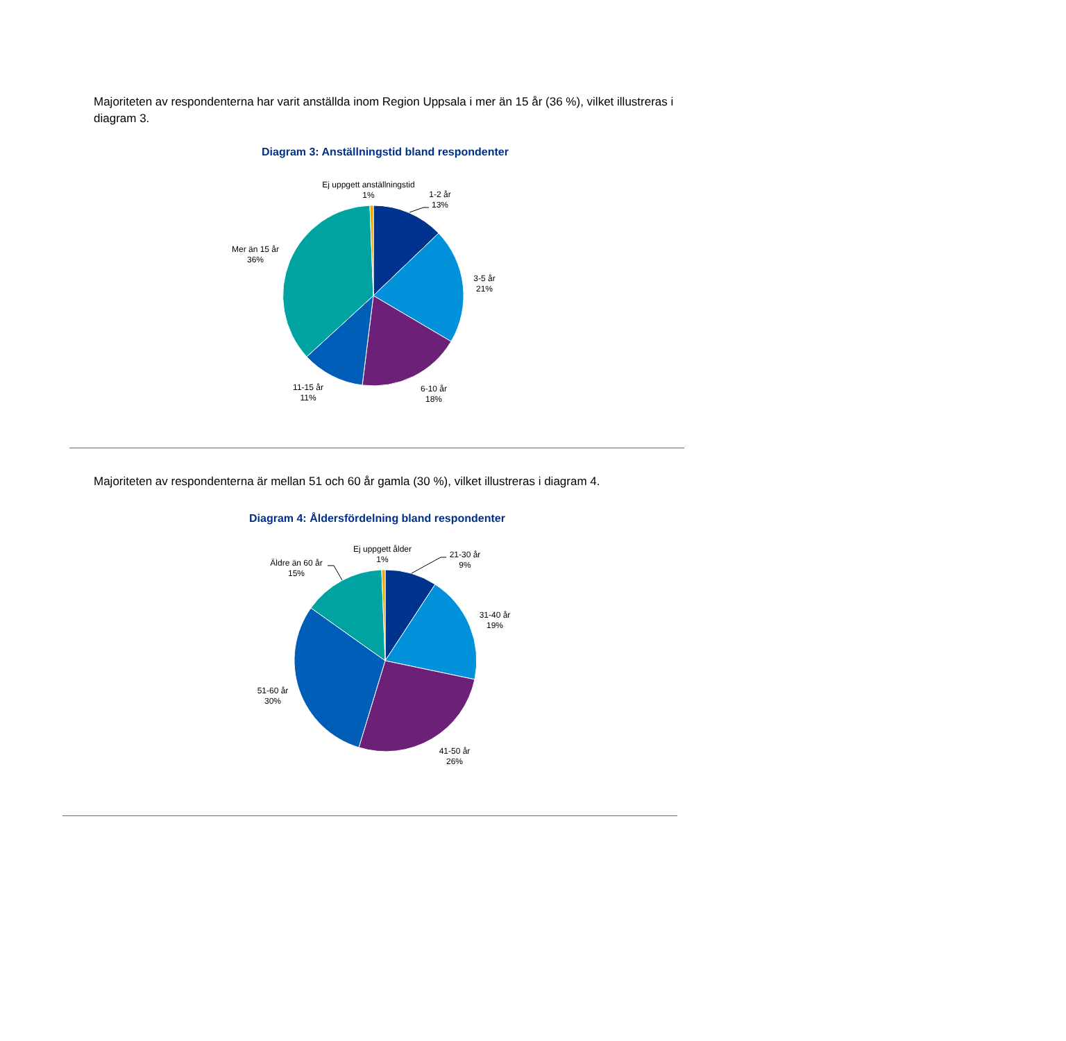Majoriteten av respondenterna har varit anställda inom Region Uppsala i mer än 15 år (36 %), vilket illustreras i diagram 3.
Diagram 3: Anställningstid bland respondenter
Ej uppgett anställningstid
1%
1-2 år
13%
3-5 år
21%
6-10 år
18%
11-15 år
11%
Mer än 15 år
36%
Majoriteten av respondenterna är mellan 51 och 60 år gamla (30 %), vilket illustreras i diagram 4.
Diagram 4: Åldersfördelning bland respondenter
Ej uppgett ålder
1%
21-30 år
9%
31-40 år
19%
41-50 år
26%
51-60 år
30%
Äldre än 60 år
15%